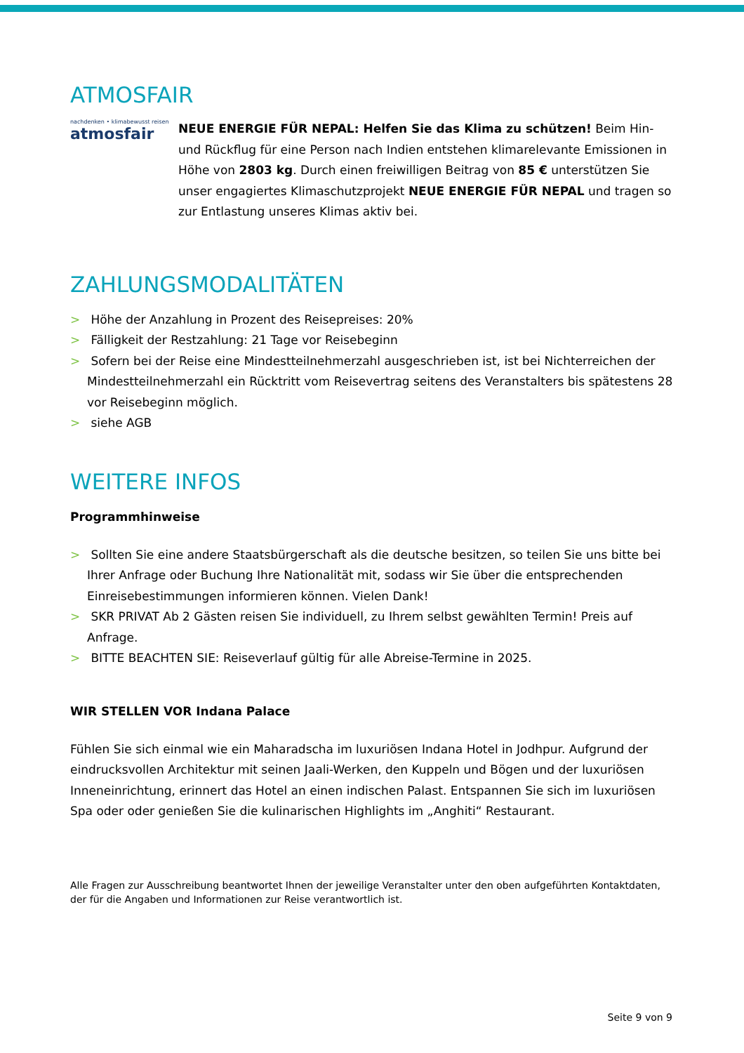ATMOSFAIR
nachdenken • klimabewusst reisen
atmosfair
NEUE ENERGIE FÜR NEPAL: Helfen Sie das Klima zu schützen! Beim Hin- und Rückflug für eine Person nach Indien entstehen klimarelevante Emissionen in Höhe von 2803 kg. Durch einen freiwilligen Beitrag von 85 € unterstützen Sie unser engagiertes Klimaschutzprojekt NEUE ENERGIE FÜR NEPAL und tragen so zur Entlastung unseres Klimas aktiv bei.
ZAHLUNGSMODALITÄTEN
> Höhe der Anzahlung in Prozent des Reisepreises: 20%
> Fälligkeit der Restzahlung: 21 Tage vor Reisebeginn
> Sofern bei der Reise eine Mindestteilnehmerzahl ausgeschrieben ist, ist bei Nichterreichen der Mindestteilnehmerzahl ein Rücktritt vom Reisevertrag seitens des Veranstalters bis spätestens 28 vor Reisebeginn möglich.
> siehe AGB
WEITERE INFOS
Programmhinweise
> Sollten Sie eine andere Staatsbürgerschaft als die deutsche besitzen, so teilen Sie uns bitte bei Ihrer Anfrage oder Buchung Ihre Nationalität mit, sodass wir Sie über die entsprechenden Einreisebestimmungen informieren können. Vielen Dank!
> SKR PRIVAT Ab 2 Gästen reisen Sie individuell, zu Ihrem selbst gewählten Termin! Preis auf Anfrage.
> BITTE BEACHTEN SIE: Reiseverlauf gültig für alle Abreise-Termine in 2025.
WIR STELLEN VOR Indana Palace
Fühlen Sie sich einmal wie ein Maharadscha im luxuriösen Indana Hotel in Jodhpur. Aufgrund der eindrucksvollen Architektur mit seinen Jaali-Werken, den Kuppeln und Bögen und der luxuriösen Inneneinrichtung, erinnert das Hotel an einen indischen Palast. Entspannen Sie sich im luxuriösen Spa oder oder genießen Sie die kulinarischen Highlights im „Anghiti“ Restaurant.
Alle Fragen zur Ausschreibung beantwortet Ihnen der jeweilige Veranstalter unter den oben aufgeführten Kontaktdaten, der für die Angaben und Informationen zur Reise verantwortlich ist.
Seite 9 von 9